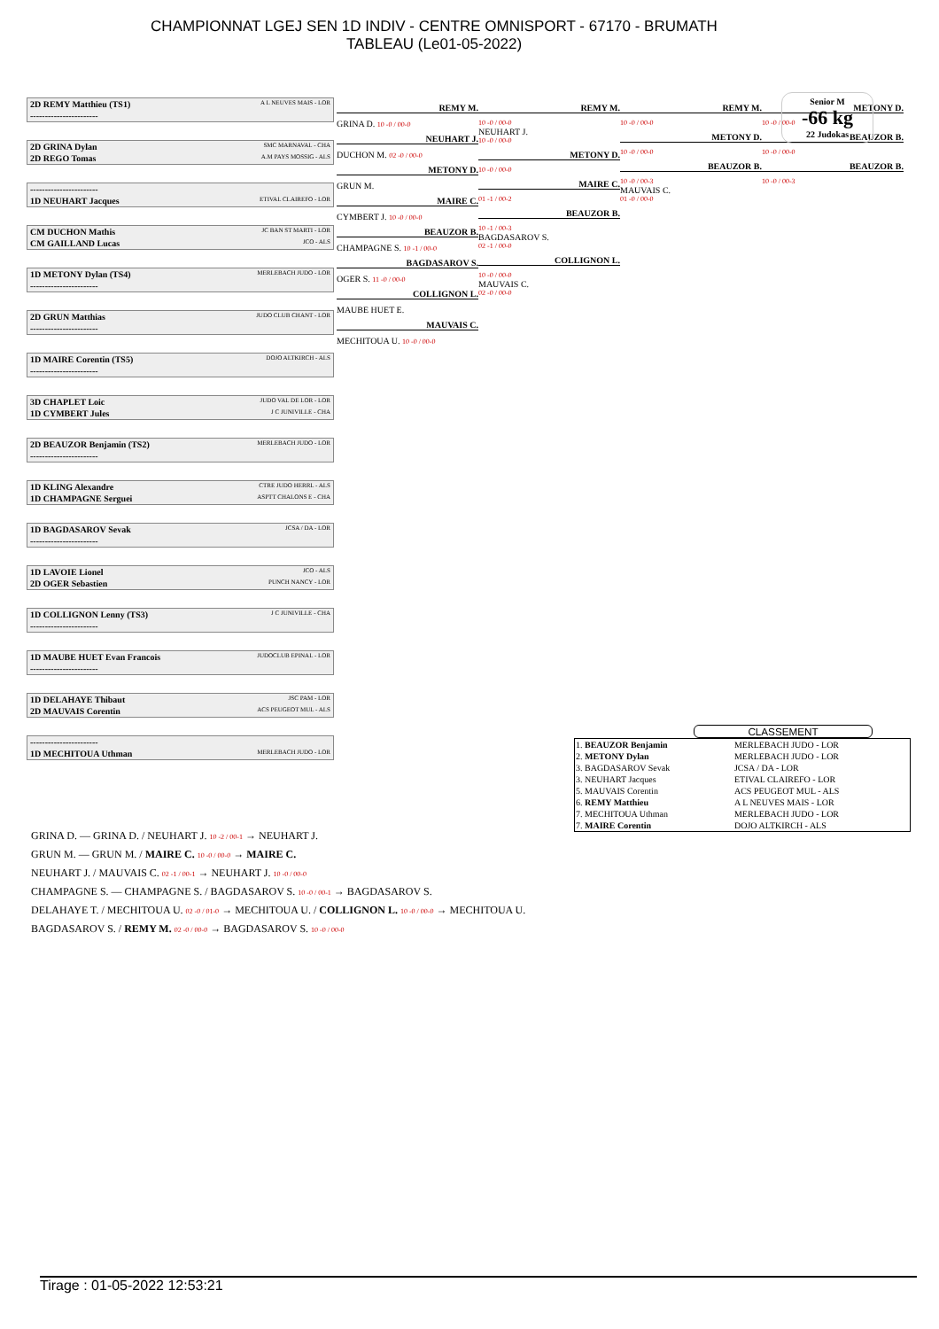CHAMPIONNAT LGEJ SEN 1D INDIV - CENTRE OMNISPORT - 67170 - BRUMATH
TABLEAU (Le01-05-2022)
Senior M
-66 kg
22 Judokas
2D REMY Matthieu (TS1) A L NEUVES MAIS - LOR
-----------------------
2D GRINA Dylan SMC MARNAVAL - CHA
2D REGO Tomas A.M PAYS MOSSIG - ALS
-----------------------
1D NEUHART Jacques ETIVAL CLAIREFO - LOR
CM DUCHON Mathis JC BAN ST MARTI - LOR
CM GAILLAND Lucas JCO - ALS
1D METONY Dylan (TS4) MERLEBACH JUDO - LOR
-----------------------
2D GRUN Matthias JUDO CLUB CHANT - LOR
-----------------------
1D MAIRE Corentin (TS5) DOJO ALTKIRCH - ALS
-----------------------
3D CHAPLET Loic JUDO VAL DE LOR - LOR
1D CYMBERT Jules J C JUNIVILLE - CHA
2D BEAUZOR Benjamin (TS2) MERLEBACH JUDO - LOR
-----------------------
1D KLING Alexandre CTRE JUDO HERRL - ALS
1D CHAMPAGNE Serguei ASPTT CHALONS E - CHA
1D BAGDASAROV Sevak JCSA / DA - LOR
-----------------------
1D LAVOIE Lionel JCO - ALS
2D OGER Sebastien PUNCH NANCY - LOR
1D COLLIGNON Lenny (TS3) J C JUNIVILLE - CHA
-----------------------
1D MAUBE HUET Evan Francois JUDOCLUB EPINAL - LOR
-----------------------
1D DELAHAYE Thibaut JSC PAM - LOR
2D MAUVAIS Corentin ACS PEUGEOT MUL - ALS
-----------------------
1D MECHITOUA Uthman MERLEBACH JUDO - LOR
REMY M.
GRINA D. 10 -0 / 00-0
NEUHART J.
DUCHON M. 02 -0 / 00-0
METONY D.
GRUN M.
MAIRE C.
CYMBERT J. 10 -0 / 00-0
BEAUZOR B.
CHAMPAGNE S. 10 -1 / 00-0
BAGDASAROV S.
OGER S. 11 -0 / 00-0
COLLIGNON L.
MAUBE HUET E.
MAUVAIS C.
MECHITOUA U. 10 -0 / 00-0
REMY M.
10 -0 / 00-0
NEUHART J.
10 -0 / 00-0
METONY D.
10 -0 / 00-0
MAIRE C.
01 -1 / 00-2
BEAUZOR B.
10 -1 / 00-3
BAGDASAROV S.
02 -1 / 00-0
COLLIGNON L.
10 -0 / 00-0
MAUVAIS C.
02 -0 / 00-0
REMY M.
10 -0 / 00-0
METONY D.
10 -0 / 00-0
BEAUZOR B.
10 -0 / 00-3
MAUVAIS C.
01 -0 / 00-0
METONY D.
10 -0 / 00-0
BEAUZOR B.
10 -0 / 00-0
BEAUZOR B.
10 -0 / 00-3
CLASSEMENT
| 1. BEAUZOR Benjamin | MERLEBACH JUDO - LOR |
| 2. METONY Dylan | MERLEBACH JUDO - LOR |
| 3. BAGDASAROV Sevak | JCSA / DA - LOR |
| 3. NEUHART Jacques | ETIVAL CLAIREFO - LOR |
| 5. MAUVAIS Corentin | ACS PEUGEOT MUL - ALS |
| 6. REMY Matthieu | A L NEUVES MAIS - LOR |
| 7. MECHITOUA Uthman | MERLEBACH JUDO - LOR |
| 7. MAIRE Corentin | DOJO ALTKIRCH - ALS |
GRINA D. — GRINA D. / NEUHART J. 10 -2 / 00-1 → NEUHART J.
GRUN M. — GRUN M. / MAIRE C. 10 -0 / 00-0 → MAIRE C.
NEUHART J. / MAUVAIS C. 02 -1 / 00-1 → NEUHART J. 10 -0 / 00-0
CHAMPAGNE S. — CHAMPAGNE S. / BAGDASAROV S. 10 -0 / 00-1 → BAGDASAROV S.
DELAHAYE T. / MECHITOUA U. 02 -0 / 01-0 → MECHITOUA U. / COLLIGNON L. 10 -0 / 00-0 → MECHITOUA U.
BAGDASAROV S. / REMY M. 02 -0 / 00-0 → BAGDASAROV S. 10 -0 / 00-0
Tirage : 01-05-2022 12:53:21